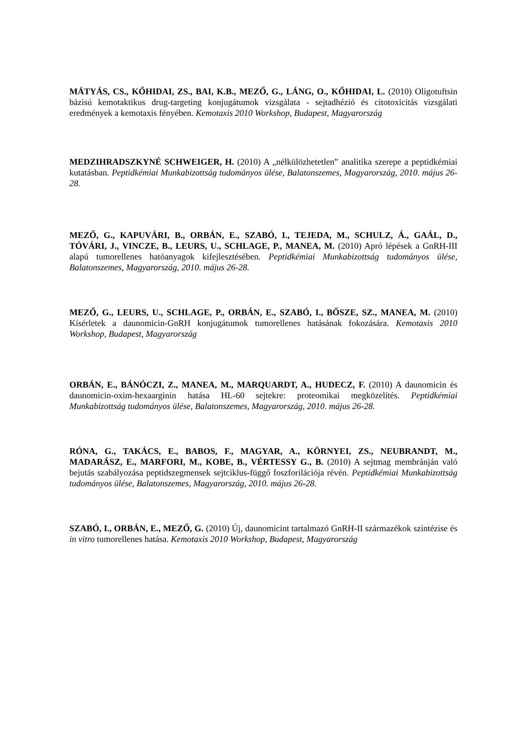MÁTYÁS, CS., KŐHIDAI, ZS., BAI, K.B., MEZŐ, G., LÁNG, O., KŐHIDAI, L. (2010) Oligotuftsin bázisú kemotaktikus drug-targeting konjugátumok vizsgálata - sejtadhézió és citotoxicitás vizsgálati eredmények a kemotaxis fényében. Kemotaxis 2010 Workshop, Budapest, Magyarország
MEDZIHRADSZKYNÉ SCHWEIGER, H. (2010) A „nélkülözhetetlen” analitika szerepe a peptidkémiai kutatásban. Peptidkémiai Munkabizottság tudományos ülése, Balatonszemes, Magyarország, 2010. május 26-28.
MEZŐ, G., KAPUVÁRI, B., ORBÁN, E., SZABÓ, I., TEJEDA, M., SCHULZ, Á., GAÁL, D., TÓVÁRI, J., VINCZE, B., LEURS, U., SCHLAGE, P., MANEA, M. (2010) Apró lépések a GnRH-III alapú tumorellenes hatóanyagok kifejlesztésében. Peptidkémiai Munkabizottság tudományos ülése, Balatonszemes, Magyarország, 2010. május 26-28.
MEZŐ, G., LEURS, U., SCHLAGE, P., ORBÁN, E., SZABÓ, I., BŐSZE, SZ., MANEA, M. (2010) Kísérletek a daunomicin-GnRH konjugátumok tumorellenes hatásának fokozására. Kemotaxis 2010 Workshop, Budapest, Magyarország
ORBÁN, E., BÁNÓCZI, Z., MANEA, M., MARQUARDT, A., HUDECZ, F. (2010) A daunomicin és daunomicin-oxim-hexaarginin hatása HL-60 sejtekre: proteomikai megközelítés. Peptidkémiai Munkabizottság tudományos ülése, Balatonszemes, Magyarország, 2010. május 26-28.
RÓNA, G., TAKÁCS, E., BABOS, F., MAGYAR, A., KÖRNYEI, ZS., NEUBRANDT, M., MADARÁSZ, E., MARFORI, M., KOBE, B., VÉRTESSY G., B. (2010) A sejtmag membránján való bejutás szabályozása peptidszegmensek sejtciklus-függő foszforilációja révén. Peptidkémiai Munkabizottság tudományos ülése, Balatonszemes, Magyarország, 2010. május 26-28.
SZABÓ, I., ORBÁN, E., MEZŐ, G. (2010) Új, daunomicint tartalmazó GnRH-II származékok szintézise és in vitro tumorellenes hatása. Kemotaxis 2010 Workshop, Budapest, Magyarország